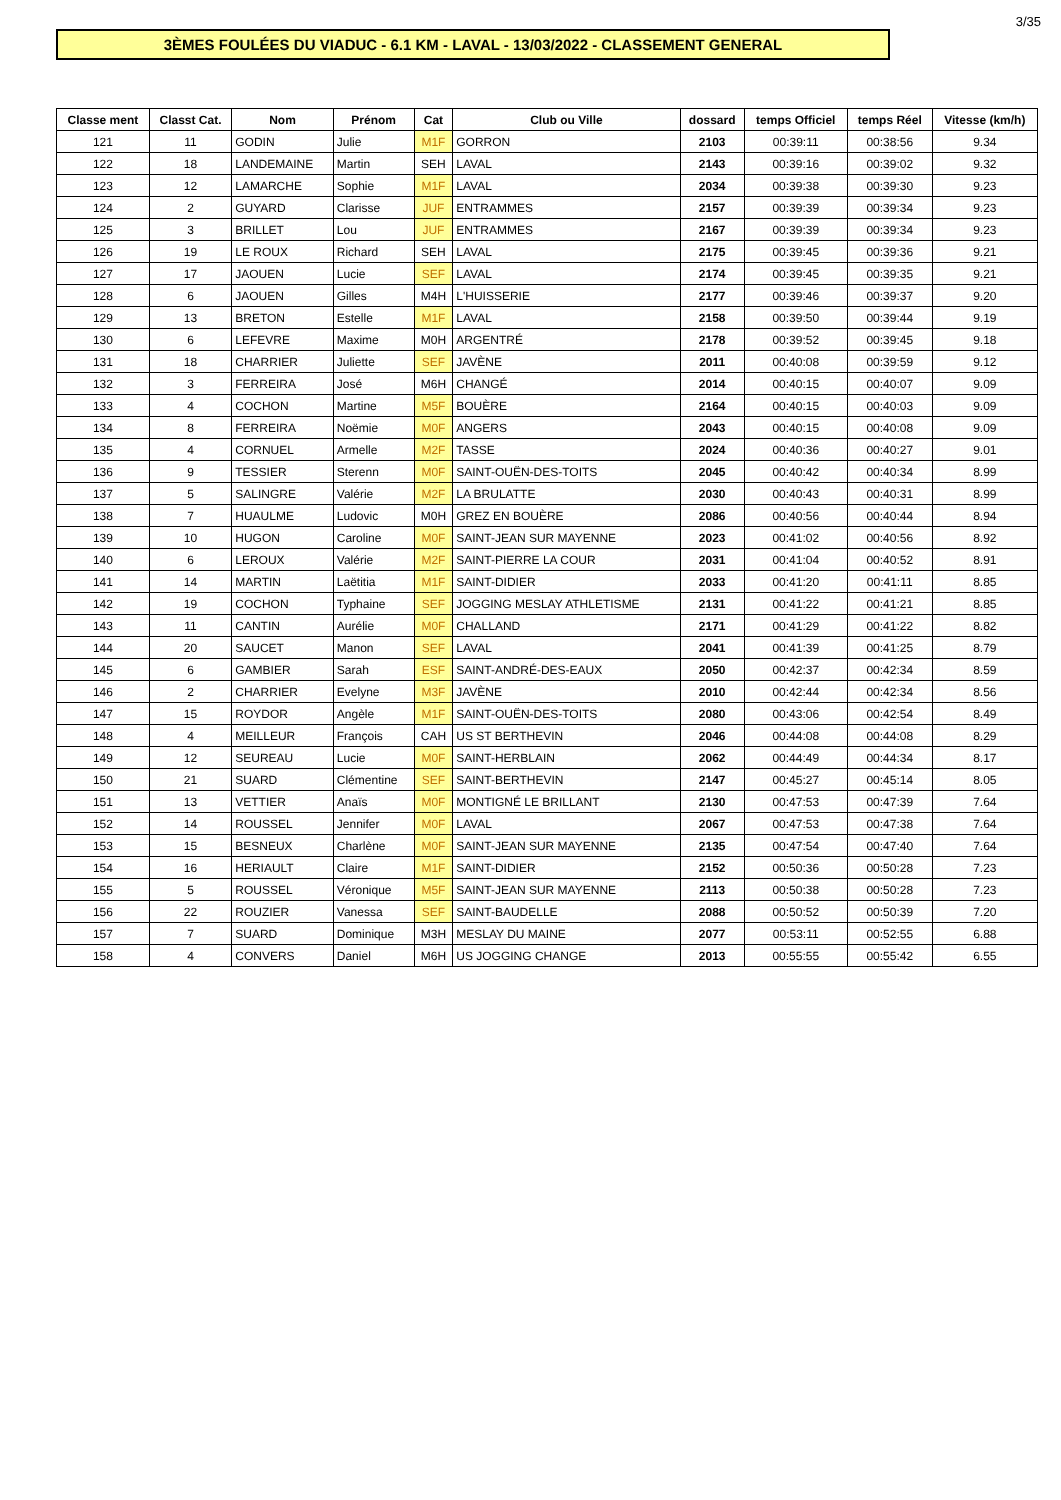3/35
3ÈMES FOULÉES DU VIADUC - 6.1 KM - LAVAL - 13/03/2022 - CLASSEMENT GENERAL
| Classe ment | Classt Cat. | Nom | Prénom | Cat | Club ou Ville | dossard | temps Officiel | temps Réel | Vitesse (km/h) |
| --- | --- | --- | --- | --- | --- | --- | --- | --- | --- |
| 121 | 11 | GODIN | Julie | M1F | GORRON | 2103 | 00:39:11 | 00:38:56 | 9.34 |
| 122 | 18 | LANDEMAINE | Martin | SEH | LAVAL | 2143 | 00:39:16 | 00:39:02 | 9.32 |
| 123 | 12 | LAMARCHE | Sophie | M1F | LAVAL | 2034 | 00:39:38 | 00:39:30 | 9.23 |
| 124 | 2 | GUYARD | Clarisse | JUF | ENTRAMMES | 2157 | 00:39:39 | 00:39:34 | 9.23 |
| 125 | 3 | BRILLET | Lou | JUF | ENTRAMMES | 2167 | 00:39:39 | 00:39:34 | 9.23 |
| 126 | 19 | LE ROUX | Richard | SEH | LAVAL | 2175 | 00:39:45 | 00:39:36 | 9.21 |
| 127 | 17 | JAOUEN | Lucie | SEF | LAVAL | 2174 | 00:39:45 | 00:39:35 | 9.21 |
| 128 | 6 | JAOUEN | Gilles | M4H | L'HUISSERIE | 2177 | 00:39:46 | 00:39:37 | 9.20 |
| 129 | 13 | BRETON | Estelle | M1F | LAVAL | 2158 | 00:39:50 | 00:39:44 | 9.19 |
| 130 | 6 | LEFEVRE | Maxime | M0H | ARGENTRÉ | 2178 | 00:39:52 | 00:39:45 | 9.18 |
| 131 | 18 | CHARRIER | Juliette | SEF | JAVÈNE | 2011 | 00:40:08 | 00:39:59 | 9.12 |
| 132 | 3 | FERREIRA | José | M6H | CHANGÉ | 2014 | 00:40:15 | 00:40:07 | 9.09 |
| 133 | 4 | COCHON | Martine | M5F | BOUÈRE | 2164 | 00:40:15 | 00:40:03 | 9.09 |
| 134 | 8 | FERREIRA | Noëmie | M0F | ANGERS | 2043 | 00:40:15 | 00:40:08 | 9.09 |
| 135 | 4 | CORNUEL | Armelle | M2F | TASSE | 2024 | 00:40:36 | 00:40:27 | 9.01 |
| 136 | 9 | TESSIER | Sterenn | M0F | SAINT-OUËN-DES-TOITS | 2045 | 00:40:42 | 00:40:34 | 8.99 |
| 137 | 5 | SALINGRE | Valérie | M2F | LA BRULATTE | 2030 | 00:40:43 | 00:40:31 | 8.99 |
| 138 | 7 | HUAULME | Ludovic | M0H | GREZ EN BOUÈRE | 2086 | 00:40:56 | 00:40:44 | 8.94 |
| 139 | 10 | HUGON | Caroline | M0F | SAINT-JEAN SUR MAYENNE | 2023 | 00:41:02 | 00:40:56 | 8.92 |
| 140 | 6 | LEROUX | Valérie | M2F | SAINT-PIERRE LA COUR | 2031 | 00:41:04 | 00:40:52 | 8.91 |
| 141 | 14 | MARTIN | Laëtitia | M1F | SAINT-DIDIER | 2033 | 00:41:20 | 00:41:11 | 8.85 |
| 142 | 19 | COCHON | Typhaine | SEF | JOGGING MESLAY ATHLETISME | 2131 | 00:41:22 | 00:41:21 | 8.85 |
| 143 | 11 | CANTIN | Aurélie | M0F | CHALLAND | 2171 | 00:41:29 | 00:41:22 | 8.82 |
| 144 | 20 | SAUCET | Manon | SEF | LAVAL | 2041 | 00:41:39 | 00:41:25 | 8.79 |
| 145 | 6 | GAMBIER | Sarah | ESF | SAINT-ANDRÉ-DES-EAUX | 2050 | 00:42:37 | 00:42:34 | 8.59 |
| 146 | 2 | CHARRIER | Evelyne | M3F | JAVÈNE | 2010 | 00:42:44 | 00:42:34 | 8.56 |
| 147 | 15 | ROYDOR | Angèle | M1F | SAINT-OUËN-DES-TOITS | 2080 | 00:43:06 | 00:42:54 | 8.49 |
| 148 | 4 | MEILLEUR | François | CAH | US ST BERTHEVIN | 2046 | 00:44:08 | 00:44:08 | 8.29 |
| 149 | 12 | SEUREAU | Lucie | M0F | SAINT-HERBLAIN | 2062 | 00:44:49 | 00:44:34 | 8.17 |
| 150 | 21 | SUARD | Clémentine | SEF | SAINT-BERTHEVIN | 2147 | 00:45:27 | 00:45:14 | 8.05 |
| 151 | 13 | VETTIER | Anaïs | M0F | MONTIGNÉ LE BRILLANT | 2130 | 00:47:53 | 00:47:39 | 7.64 |
| 152 | 14 | ROUSSEL | Jennifer | M0F | LAVAL | 2067 | 00:47:53 | 00:47:38 | 7.64 |
| 153 | 15 | BESNEUX | Charlène | M0F | SAINT-JEAN SUR MAYENNE | 2135 | 00:47:54 | 00:47:40 | 7.64 |
| 154 | 16 | HERIAULT | Claire | M1F | SAINT-DIDIER | 2152 | 00:50:36 | 00:50:28 | 7.23 |
| 155 | 5 | ROUSSEL | Véronique | M5F | SAINT-JEAN SUR MAYENNE | 2113 | 00:50:38 | 00:50:28 | 7.23 |
| 156 | 22 | ROUZIER | Vanessa | SEF | SAINT-BAUDELLE | 2088 | 00:50:52 | 00:50:39 | 7.20 |
| 157 | 7 | SUARD | Dominique | M3H | MESLAY DU MAINE | 2077 | 00:53:11 | 00:52:55 | 6.88 |
| 158 | 4 | CONVERS | Daniel | M6H | US JOGGING CHANGE | 2013 | 00:55:55 | 00:55:42 | 6.55 |